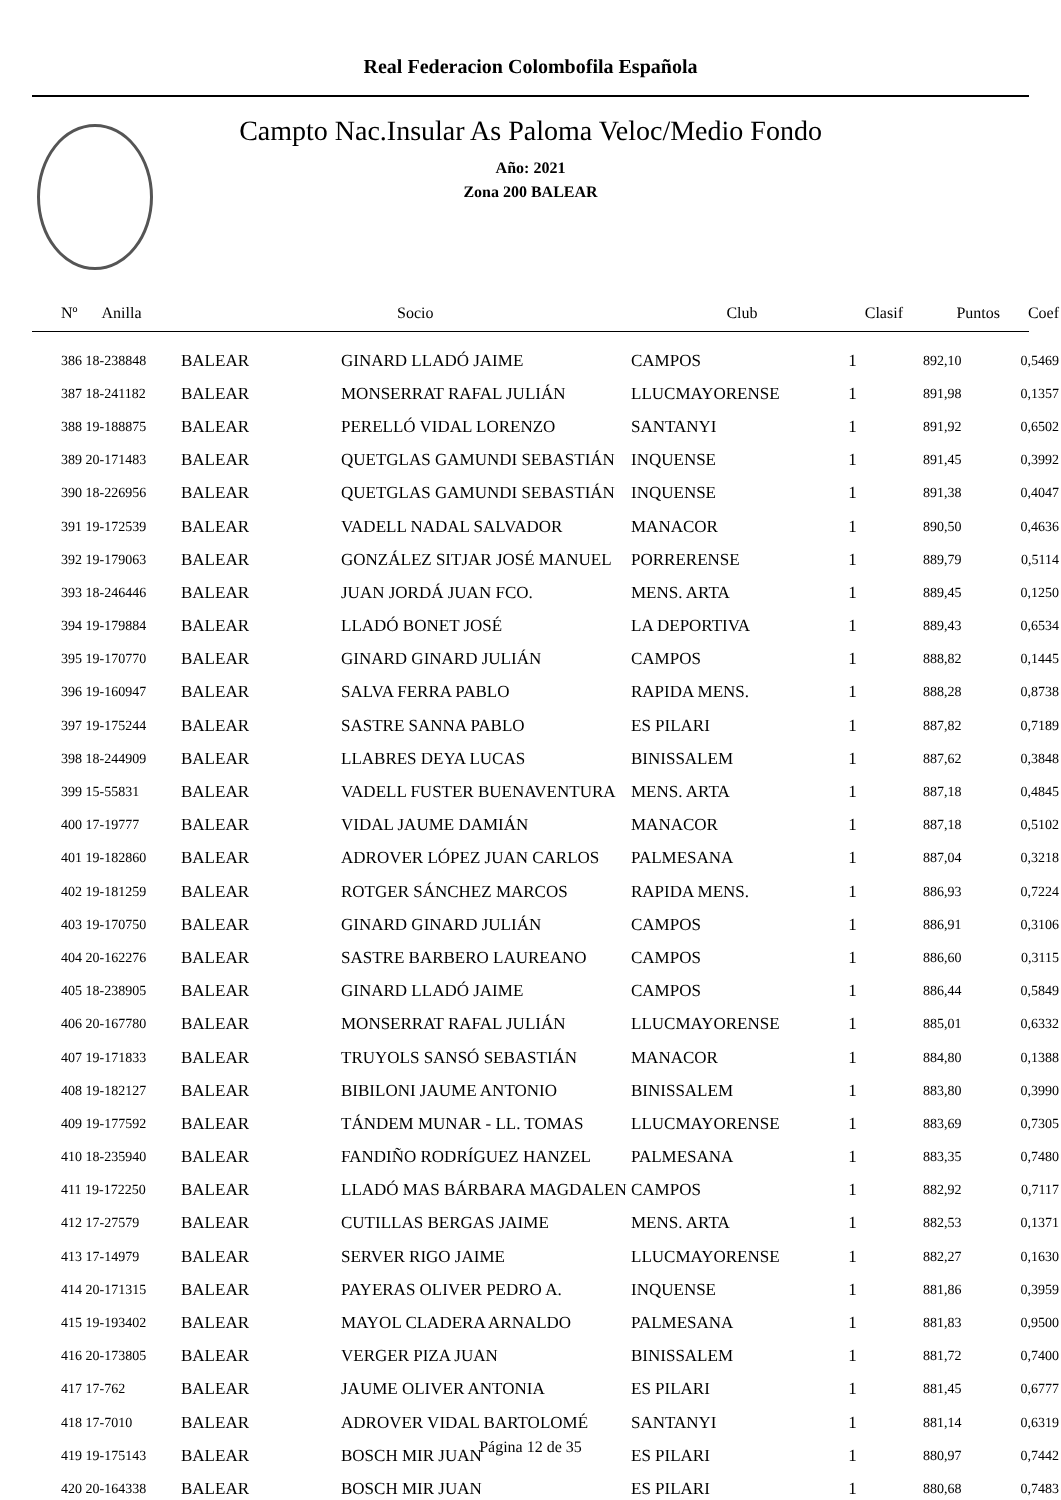Real Federacion Colombofila Española
Campto Nac.Insular As Paloma Veloc/Medio Fondo
Año: 2021
Zona 200 BALEAR
| Nº Anilla | | Socio | Club | Clasif | Puntos | Coef |
| --- | --- | --- | --- | --- | --- | --- |
| 386 18-238848 | BALEAR | GINARD LLADÓ JAIME | CAMPOS | 1 | 892,10 | 0,5469 |
| 387 18-241182 | BALEAR | MONSERRAT RAFAL JULIÁN | LLUCMAYORENSE | 1 | 891,98 | 0,1357 |
| 388 19-188875 | BALEAR | PERELLÓ VIDAL LORENZO | SANTANYI | 1 | 891,92 | 0,6502 |
| 389 20-171483 | BALEAR | QUETGLAS GAMUNDI SEBASTIÁN | INQUENSE | 1 | 891,45 | 0,3992 |
| 390 18-226956 | BALEAR | QUETGLAS GAMUNDI SEBASTIÁN | INQUENSE | 1 | 891,38 | 0,4047 |
| 391 19-172539 | BALEAR | VADELL NADAL SALVADOR | MANACOR | 1 | 890,50 | 0,4636 |
| 392 19-179063 | BALEAR | GONZÁLEZ SITJAR JOSÉ MANUEL | PORRERENSE | 1 | 889,79 | 0,5114 |
| 393 18-246446 | BALEAR | JUAN JORDÁ JUAN FCO. | MENS. ARTA | 1 | 889,45 | 0,1250 |
| 394 19-179884 | BALEAR | LLADÓ BONET JOSÉ | LA DEPORTIVA | 1 | 889,43 | 0,6534 |
| 395 19-170770 | BALEAR | GINARD GINARD JULIÁN | CAMPOS | 1 | 888,82 | 0,1445 |
| 396 19-160947 | BALEAR | SALVA FERRA PABLO | RAPIDA MENS. | 1 | 888,28 | 0,8738 |
| 397 19-175244 | BALEAR | SASTRE SANNA PABLO | ES PILARI | 1 | 887,82 | 0,7189 |
| 398 18-244909 | BALEAR | LLABRES DEYA LUCAS | BINISSALEM | 1 | 887,62 | 0,3848 |
| 399 15-55831 | BALEAR | VADELL FUSTER BUENAVENTURA | MENS. ARTA | 1 | 887,18 | 0,4845 |
| 400 17-19777 | BALEAR | VIDAL JAUME DAMIÁN | MANACOR | 1 | 887,18 | 0,5102 |
| 401 19-182860 | BALEAR | ADROVER LÓPEZ JUAN CARLOS | PALMESANA | 1 | 887,04 | 0,3218 |
| 402 19-181259 | BALEAR | ROTGER SÁNCHEZ MARCOS | RAPIDA MENS. | 1 | 886,93 | 0,7224 |
| 403 19-170750 | BALEAR | GINARD GINARD JULIÁN | CAMPOS | 1 | 886,91 | 0,3106 |
| 404 20-162276 | BALEAR | SASTRE BARBERO LAUREANO | CAMPOS | 1 | 886,60 | 0,3115 |
| 405 18-238905 | BALEAR | GINARD LLADÓ JAIME | CAMPOS | 1 | 886,44 | 0,5849 |
| 406 20-167780 | BALEAR | MONSERRAT RAFAL JULIÁN | LLUCMAYORENSE | 1 | 885,01 | 0,6332 |
| 407 19-171833 | BALEAR | TRUYOLS SANSÓ SEBASTIÁN | MANACOR | 1 | 884,80 | 0,1388 |
| 408 19-182127 | BALEAR | BIBILONI JAUME ANTONIO | BINISSALEM | 1 | 883,80 | 0,3990 |
| 409 19-177592 | BALEAR | TÁNDEM MUNAR - LL. TOMAS | LLUCMAYORENSE | 1 | 883,69 | 0,7305 |
| 410 18-235940 | BALEAR | FANDIÑO RODRÍGUEZ HANZEL | PALMESANA | 1 | 883,35 | 0,7480 |
| 411 19-172250 | BALEAR | LLADÓ MAS BÁRBARA MAGDALEN | CAMPOS | 1 | 882,92 | 0,7117 |
| 412 17-27579 | BALEAR | CUTILLAS BERGAS JAIME | MENS. ARTA | 1 | 882,53 | 0,1371 |
| 413 17-14979 | BALEAR | SERVER RIGO JAIME | LLUCMAYORENSE | 1 | 882,27 | 0,1630 |
| 414 20-171315 | BALEAR | PAYERAS OLIVER PEDRO A. | INQUENSE | 1 | 881,86 | 0,3959 |
| 415 19-193402 | BALEAR | MAYOL CLADERA ARNALDO | PALMESANA | 1 | 881,83 | 0,9500 |
| 416 20-173805 | BALEAR | VERGER PIZA JUAN | BINISSALEM | 1 | 881,72 | 0,7400 |
| 417 17-762 | BALEAR | JAUME OLIVER ANTONIA | ES PILARI | 1 | 881,45 | 0,6777 |
| 418 17-7010 | BALEAR | ADROVER VIDAL BARTOLOMÉ | SANTANYI | 1 | 881,14 | 0,6319 |
| 419 19-175143 | BALEAR | BOSCH MIR JUAN | ES PILARI | 1 | 880,97 | 0,7442 |
| 420 20-164338 | BALEAR | BOSCH MIR JUAN | ES PILARI | 1 | 880,68 | 0,7483 |
Página 12 de 35